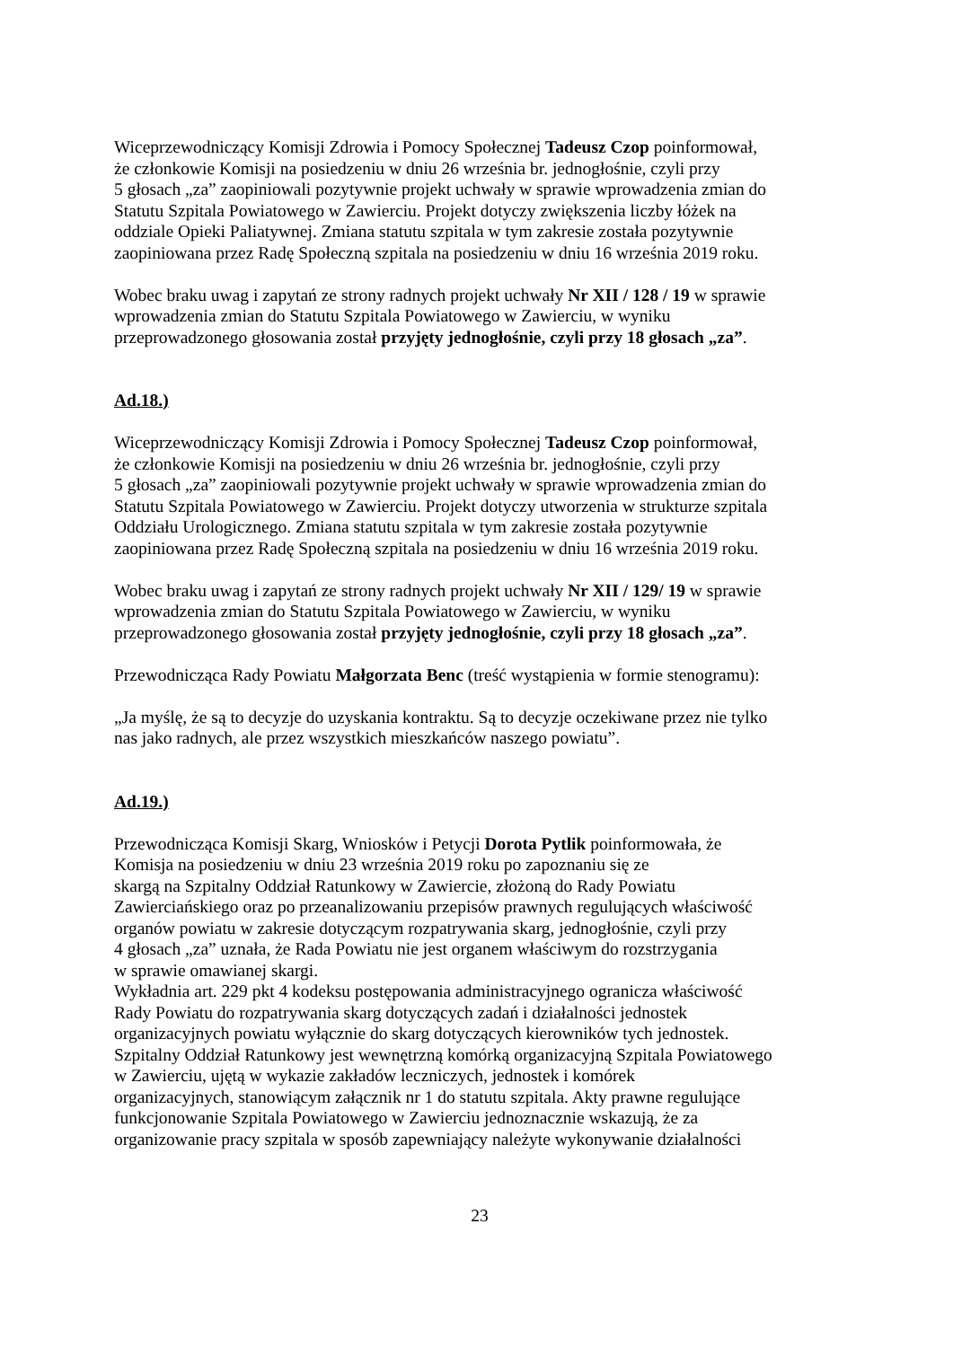Wiceprzewodniczący Komisji Zdrowia i Pomocy Społecznej Tadeusz Czop poinformował,
że członkowie Komisji na posiedzeniu w dniu 26 września br. jednogłośnie, czyli przy
5 głosach „za” zaopiniowali pozytywnie projekt uchwały w sprawie wprowadzenia zmian do
Statutu Szpitala Powiatowego w Zawierciu. Projekt dotyczy zwiększenia liczby łóżek na
oddziale Opieki Paliatywnej. Zmiana statutu szpitala w tym zakresie została pozytywnie
zaopiniowana przez Radę Społeczną szpitala na posiedzeniu w dniu 16 września 2019 roku.
Wobec braku uwag i zapytań ze strony radnych projekt uchwały Nr XII / 128 / 19 w sprawie
wprowadzenia zmian do Statutu Szpitala Powiatowego w Zawierciu, w wyniku
przeprowadzonego głosowania został przyjęty jednogłośnie, czyli przy 18 głosach „za”.
Ad.18.)
Wiceprzewodniczący Komisji Zdrowia i Pomocy Społecznej Tadeusz Czop poinformował,
że członkowie Komisji na posiedzeniu w dniu 26 września br. jednogłośnie, czyli przy
5 głosach „za” zaopiniowali pozytywnie projekt uchwały w sprawie wprowadzenia zmian do
Statutu Szpitala Powiatowego w Zawierciu. Projekt dotyczy utworzenia w strukturze szpitala
Oddziału Urologicznego. Zmiana statutu szpitala w tym zakresie została pozytywnie
zaopiniowana przez Radę Społeczną szpitala na posiedzeniu w dniu 16 września 2019 roku.
Wobec braku uwag i zapytań ze strony radnych projekt uchwały Nr XII / 129/ 19 w sprawie
wprowadzenia zmian do Statutu Szpitala Powiatowego w Zawierciu, w wyniku
przeprowadzonego głosowania został przyjęty jednogłośnie, czyli przy 18 głosach „za”.
Przewodnicząca Rady Powiatu Małgorzata Benc (treść wystąpienia w formie stenogramu):
„Ja myślę, że są to decyzje do uzyskania kontraktu. Są to decyzje oczekiwane przez nie tylko
nas jako radnych, ale przez wszystkich mieszkańców naszego powiatu”.
Ad.19.)
Przewodnicząca Komisji Skarg, Wniosków i Petycji Dorota Pytlik poinformowała, że
Komisja na posiedzeniu w dniu 23 września 2019 roku po zapoznaniu się ze
skargą na Szpitalny Oddział Ratunkowy w Zawiercie, złożoną do Rady Powiatu
Zawierciańskiego oraz po przeanalizowaniu przepisów prawnych regulujących właściwość
organów powiatu w zakresie dotyczącym rozpatrywania skarg, jednogłośnie, czyli przy
4 głosach „za” uznała, że Rada Powiatu nie jest organem właściwym do rozstrzygania
w sprawie omawianej skargi.
Wykładnia art. 229 pkt 4 kodeksu postępowania administracyjnego ogranicza właściwość
Rady Powiatu do rozpatrywania skarg dotyczących zadań i działalności jednostek
organizacyjnych powiatu wyłącznie do skarg dotyczących kierowników tych jednostek.
Szpitalny Oddział Ratunkowy jest wewnętrzną komórką organizacyjną Szpitala Powiatowego
w Zawierciu, ujętą w wykazie zakładów leczniczych, jednostek i komórek
organizacyjnych, stanowiącym załącznik nr 1 do statutu szpitala. Akty prawne regulujące
funkcjonowanie Szpitala Powiatowego w Zawierciu jednoznacznie wskazują, że za
organizowanie pracy szpitala w sposób zapewniający należyte wykonywanie działalności
23